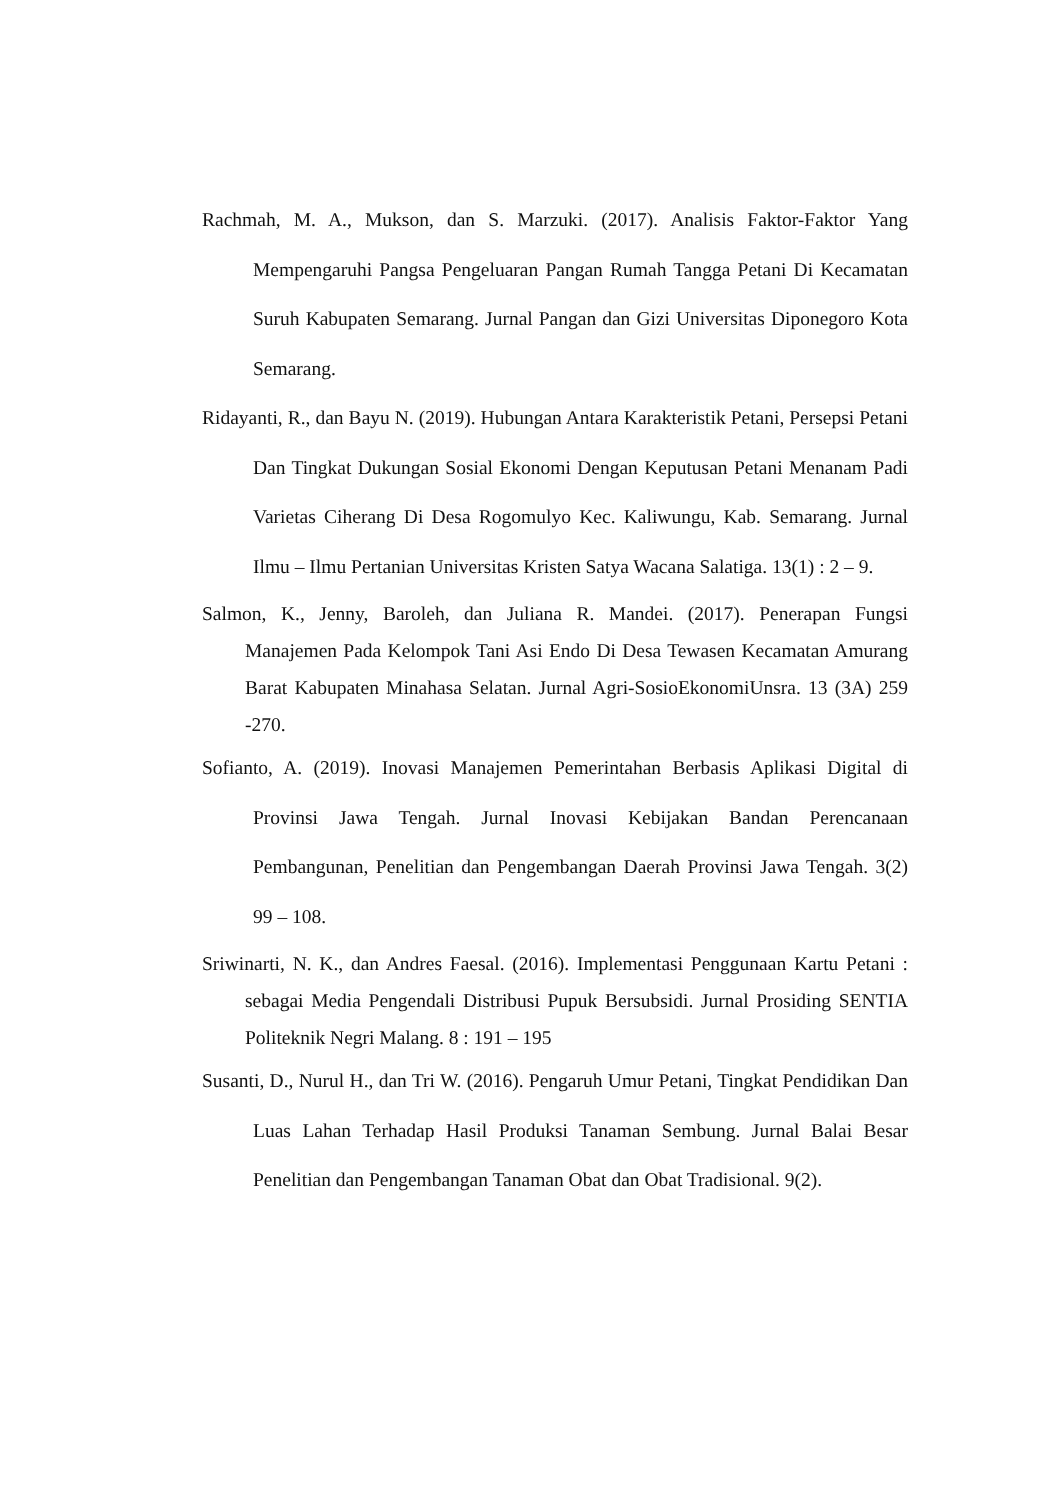Rachmah, M. A., Mukson, dan S. Marzuki. (2017). Analisis Faktor-Faktor Yang Mempengaruhi Pangsa Pengeluaran Pangan Rumah Tangga Petani Di Kecamatan Suruh Kabupaten Semarang. Jurnal Pangan dan Gizi Universitas Diponegoro Kota Semarang.
Ridayanti, R., dan Bayu N. (2019). Hubungan Antara Karakteristik Petani, Persepsi Petani Dan Tingkat Dukungan Sosial Ekonomi Dengan Keputusan Petani Menanam Padi Varietas Ciherang Di Desa Rogomulyo Kec. Kaliwungu, Kab. Semarang. Jurnal Ilmu – Ilmu Pertanian Universitas Kristen Satya Wacana Salatiga. 13(1) : 2 – 9.
Salmon, K., Jenny, Baroleh, dan Juliana R. Mandei. (2017). Penerapan Fungsi Manajemen Pada Kelompok Tani Asi Endo Di Desa Tewasen Kecamatan Amurang Barat Kabupaten Minahasa Selatan. Jurnal Agri-SosioEkonomiUnsra. 13 (3A) 259 -270.
Sofianto, A. (2019). Inovasi Manajemen Pemerintahan Berbasis Aplikasi Digital di Provinsi Jawa Tengah. Jurnal Inovasi Kebijakan Bandan Perencanaan Pembangunan, Penelitian dan Pengembangan Daerah Provinsi Jawa Tengah. 3(2) 99 – 108.
Sriwinarti, N. K., dan Andres Faesal. (2016). Implementasi Penggunaan Kartu Petani : sebagai Media Pengendali Distribusi Pupuk Bersubsidi. Jurnal Prosiding SENTIA Politeknik Negri Malang. 8 : 191 – 195
Susanti, D., Nurul H., dan Tri W. (2016). Pengaruh Umur Petani, Tingkat Pendidikan Dan Luas Lahan Terhadap Hasil Produksi Tanaman Sembung. Jurnal Balai Besar Penelitian dan Pengembangan Tanaman Obat dan Obat Tradisional. 9(2).